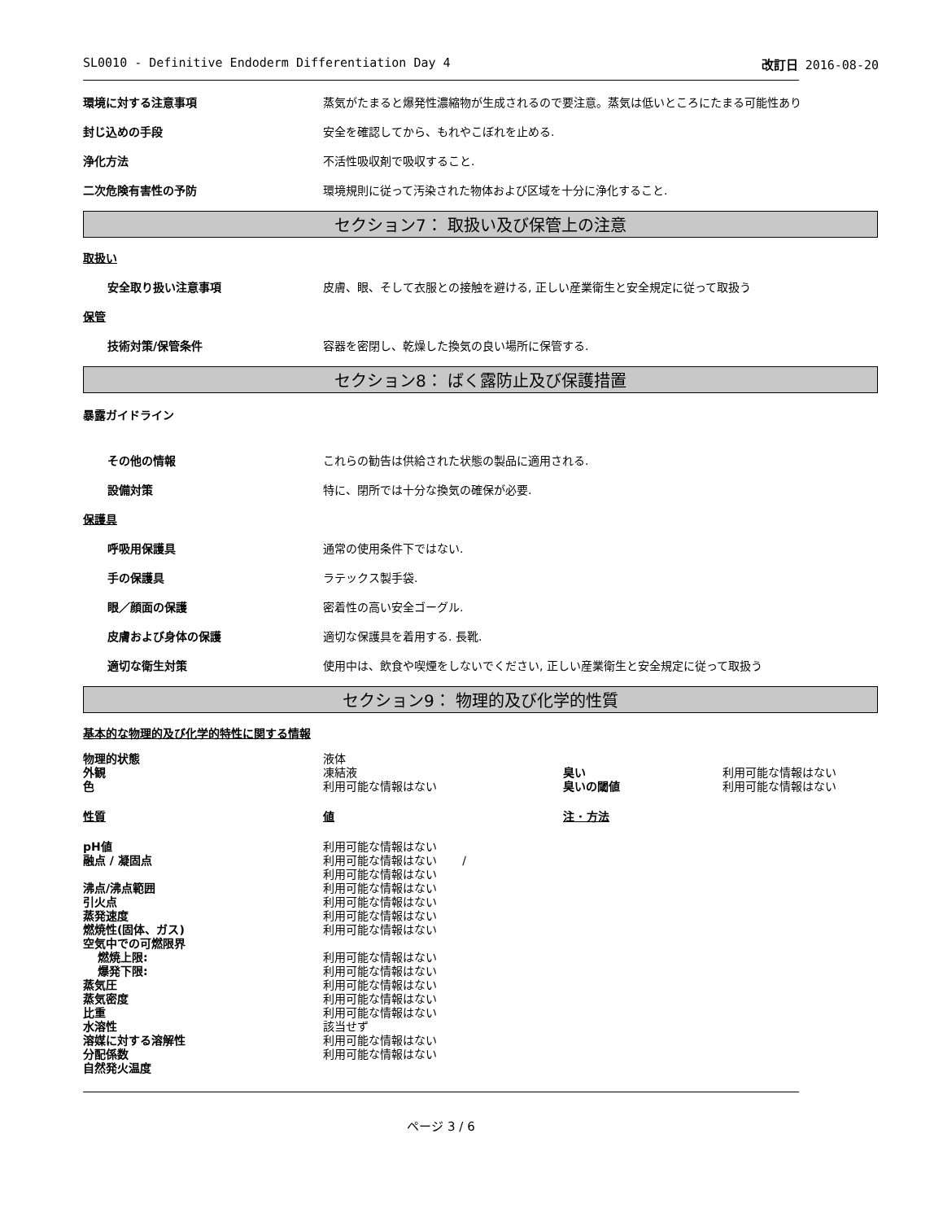SL0010 - Definitive Endoderm Differentiation Day 4 改訂日 2016-08-20
環境に対する注意事項 蒸気がたまると爆発性濃縮物が生成されるので要注意。蒸気は低いところにたまる可能性あり
封じ込めの手段 安全を確認してから、もれやこぼれを止める.
浄化方法 不活性吸収剤で吸収すること.
二次危険有害性の予防 環境規則に従って汚染された物体および区域を十分に浄化すること.
セクション7： 取扱い及び保管上の注意
取扱い
安全取り扱い注意事項 皮膚、眼、そして衣服との接触を避ける, 正しい産業衛生と安全規定に従って取扱う
保管
技術対策/保管条件 容器を密閉し、乾燥した換気の良い場所に保管する.
セクション8： ばく露防止及び保護措置
暴露ガイドライン
その他の情報 これらの勧告は供給された状態の製品に適用される.
設備対策 特に、閉所では十分な換気の確保が必要.
保護具
呼吸用保護具 通常の使用条件下ではない.
手の保護具 ラテックス製手袋.
眼／顔面の保護 密着性の高い安全ゴーグル.
皮膚および身体の保護 適切な保護具を着用する. 長靴.
適切な衛生対策 使用中は、飲食や喫煙をしないでください, 正しい産業衛生と安全規定に従って取扱う
セクション9： 物理的及び化学的性質
基本的な物理的及び化学的特性に関する情報
| 物理的状態 | 液体 | | |
| 外観 | 凍結液 | 臭い | 利用可能な情報はない |
| 色 | 利用可能な情報はない | 臭いの閾値 | 利用可能な情報はない |
| 性質 | 値 | 注 · 方法 | |
| pH値 | 利用可能な情報はない | | |
| 融点 / 凝固点 | 利用可能な情報はない / 利用可能な情報はない | | |
| 沸点/沸点範囲 | 利用可能な情報はない | | |
| 引火点 | 利用可能な情報はない | | |
| 蒸発速度 | 利用可能な情報はない | | |
| 燃焼性(固体、ガス) | 利用可能な情報はない | | |
| 空気中での可燃限界 | | | |
| 燃焼上限: | 利用可能な情報はない | | |
| 爆発下限: | 利用可能な情報はない | | |
| 蒸気圧 | 利用可能な情報はない | | |
| 蒸気密度 | 利用可能な情報はない | | |
| 比重 | 利用可能な情報はない | | |
| 水溶性 | 該当せず | | |
| 溶媒に対する溶解性 | 利用可能な情報はない | | |
| 分配係数 | 利用可能な情報はない | | |
| 自然発火温度 | | | |
ページ 3 / 6